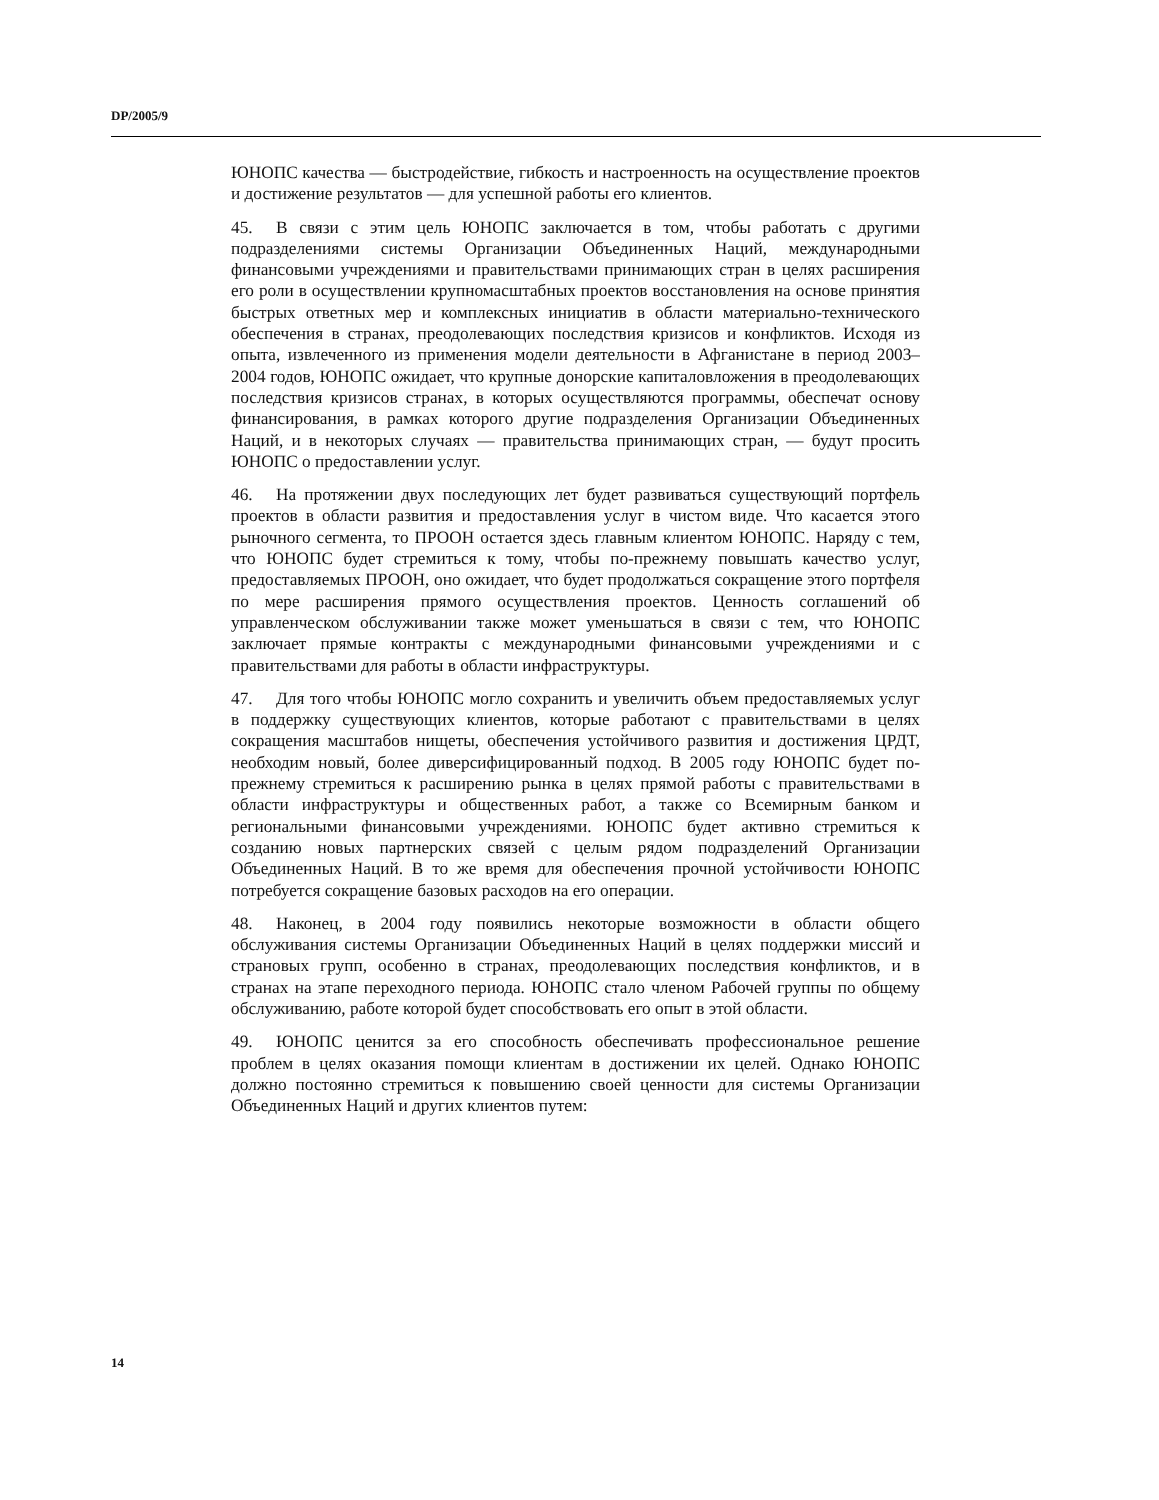DP/2005/9
ЮНОПС качества — быстродействие, гибкость и настроенность на осуществление проектов и достижение результатов — для успешной работы его клиентов.
45. В связи с этим цель ЮНОПС заключается в том, чтобы работать с другими подразделениями системы Организации Объединенных Наций, международными финансовыми учреждениями и правительствами принимающих стран в целях расширения его роли в осуществлении крупномасштабных проектов восстановления на основе принятия быстрых ответных мер и комплексных инициатив в области материально-технического обеспечения в странах, преодолевающих последствия кризисов и конфликтов. Исходя из опыта, извлеченного из применения модели деятельности в Афганистане в период 2003–2004 годов, ЮНОПС ожидает, что крупные донорские капиталовложения в преодолевающих последствия кризисов странах, в которых осуществляются программы, обеспечат основу финансирования, в рамках которого другие подразделения Организации Объединенных Наций, и в некоторых случаях — правительства принимающих стран, — будут просить ЮНОПС о предоставлении услуг.
46. На протяжении двух последующих лет будет развиваться существующий портфель проектов в области развития и предоставления услуг в чистом виде. Что касается этого рыночного сегмента, то ПРООН остается здесь главным клиентом ЮНОПС. Наряду с тем, что ЮНОПС будет стремиться к тому, чтобы по-прежнему повышать качество услуг, предоставляемых ПРООН, оно ожидает, что будет продолжаться сокращение этого портфеля по мере расширения прямого осуществления проектов. Ценность соглашений об управленческом обслуживании также может уменьшаться в связи с тем, что ЮНОПС заключает прямые контракты с международными финансовыми учреждениями и с правительствами для работы в области инфраструктуры.
47. Для того чтобы ЮНОПС могло сохранить и увеличить объем предоставляемых услуг в поддержку существующих клиентов, которые работают с правительствами в целях сокращения масштабов нищеты, обеспечения устойчивого развития и достижения ЦРДТ, необходим новый, более диверсифицированный подход. В 2005 году ЮНОПС будет по-прежнему стремиться к расширению рынка в целях прямой работы с правительствами в области инфраструктуры и общественных работ, а также со Всемирным банком и региональными финансовыми учреждениями. ЮНОПС будет активно стремиться к созданию новых партнерских связей с целым рядом подразделений Организации Объединенных Наций. В то же время для обеспечения прочной устойчивости ЮНОПС потребуется сокращение базовых расходов на его операции.
48. Наконец, в 2004 году появились некоторые возможности в области общего обслуживания системы Организации Объединенных Наций в целях поддержки миссий и страновых групп, особенно в странах, преодолевающих последствия конфликтов, и в странах на этапе переходного периода. ЮНОПС стало членом Рабочей группы по общему обслуживанию, работе которой будет способствовать его опыт в этой области.
49. ЮНОПС ценится за его способность обеспечивать профессиональное решение проблем в целях оказания помощи клиентам в достижении их целей. Однако ЮНОПС должно постоянно стремиться к повышению своей ценности для системы Организации Объединенных Наций и других клиентов путем:
14